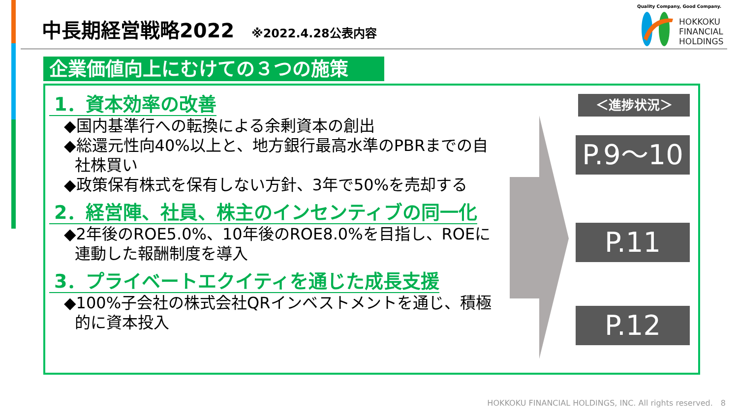中長期経営戦略2022
※2022.4.28公表内容
Quality Company, Good Company.
HOKKOKU
FINANCIAL
HOLDINGS
企業価値向上にむけての３つの施策
1．資本効率の改善
◆国内基準行への転換による余剰資本の創出
◆総還元性向40%以上と、地方銀行最高水準のPBRまでの自社株買い
◆政策保有株式を保有しない方針、3年で50%を売却する
2．経営陣、社員、株主のインセンティブの同一化
◆2年後のROE5.0%、10年後のROE8.0%を目指し、ROEに連動した報酬制度を導入
3．プライベートエクイティを通じた成長支援
◆100%子会社の株式会社QRインベストメントを通じ、積極的に資本投入
＜進捗状況＞
P.9～10
P.11
P.12
HOKKOKU FINANCIAL HOLDINGS, INC. All rights reserved.　8